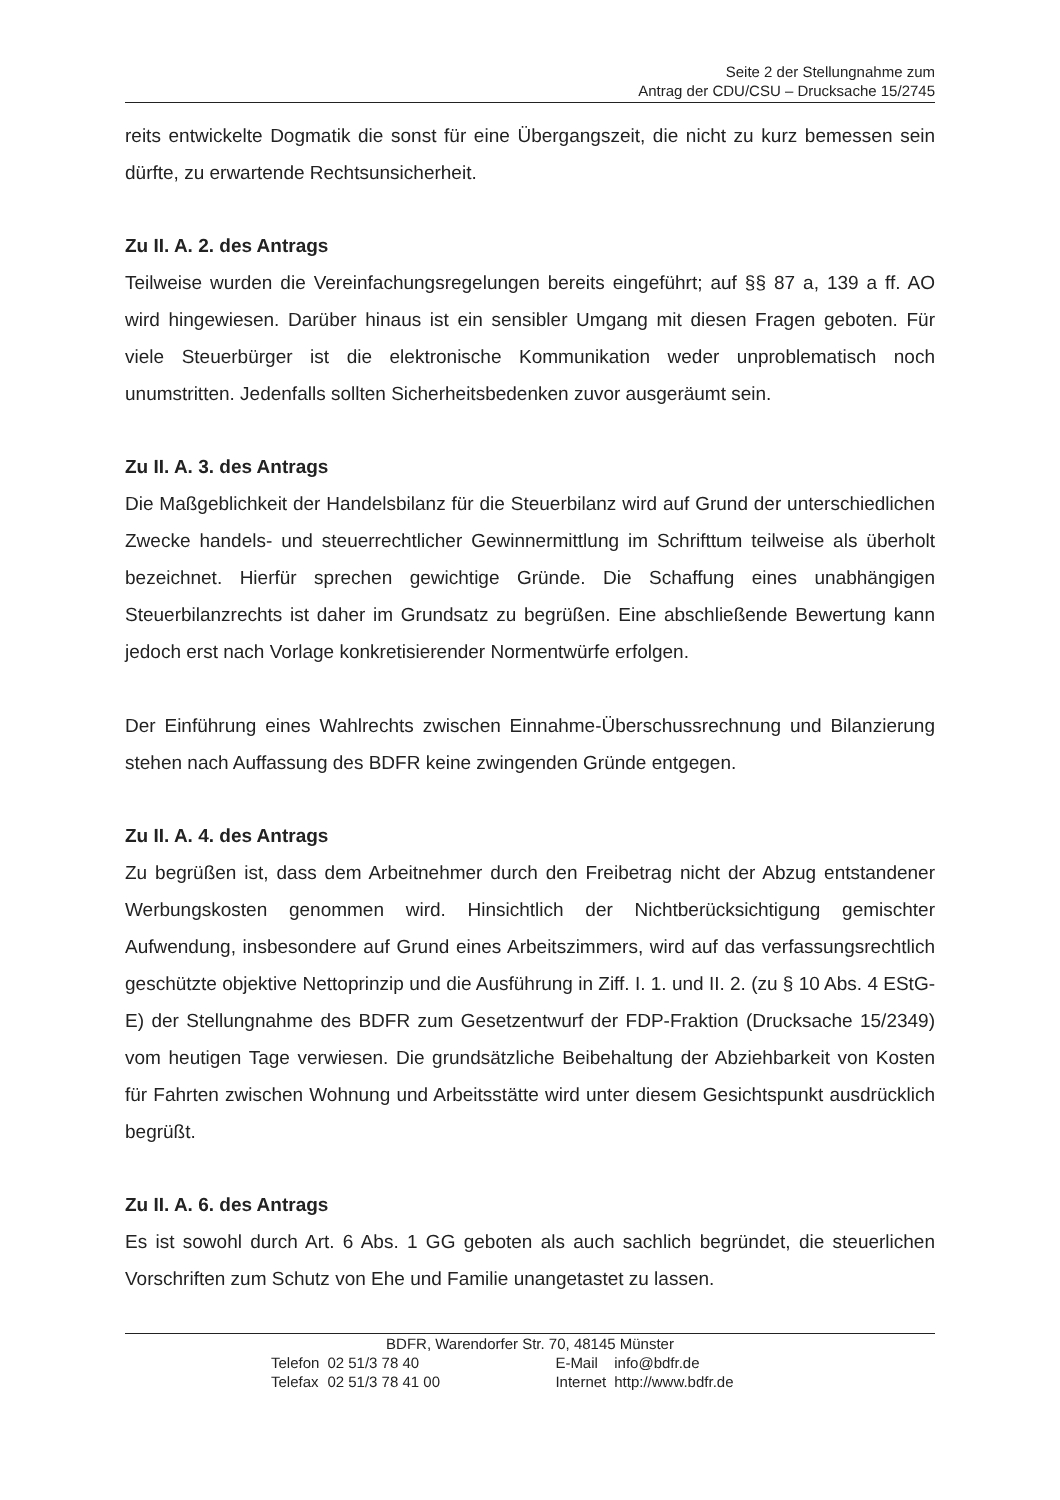Seite 2 der Stellungnahme zum
Antrag der CDU/CSU – Drucksache 15/2745
reits entwickelte Dogmatik die sonst für eine Übergangszeit, die nicht zu kurz bemessen sein dürfte, zu erwartende Rechtsunsicherheit.
Zu II. A. 2. des Antrags
Teilweise wurden die Vereinfachungsregelungen bereits eingeführt; auf §§ 87 a, 139 a ff. AO wird hingewiesen. Darüber hinaus ist ein sensibler Umgang mit diesen Fragen geboten. Für viele Steuerbürger ist die elektronische Kommunikation weder unproblematisch noch unumstritten. Jedenfalls sollten Sicherheitsbedenken zuvor ausgeräumt sein.
Zu II. A. 3. des Antrags
Die Maßgeblichkeit der Handelsbilanz für die Steuerbilanz wird auf Grund der unterschiedlichen Zwecke handels- und steuerrechtlicher Gewinnermittlung im Schrifttum teilweise als überholt bezeichnet. Hierfür sprechen gewichtige Gründe. Die Schaffung eines unabhängigen Steuerbilanzrechts ist daher im Grundsatz zu begrüßen. Eine abschließende Bewertung kann jedoch erst nach Vorlage konkretisierender Normentwürfe erfolgen.
Der Einführung eines Wahlrechts zwischen Einnahme-Überschussrechnung und Bilanzierung stehen nach Auffassung des BDFR keine zwingenden Gründe entgegen.
Zu II. A. 4. des Antrags
Zu begrüßen ist, dass dem Arbeitnehmer durch den Freibetrag nicht der Abzug entstandener Werbungskosten genommen wird. Hinsichtlich der Nichtberücksichtigung gemischter Aufwendung, insbesondere auf Grund eines Arbeitszimmers, wird auf das verfassungsrechtlich geschützte objektive Nettoprinzip und die Ausführung in Ziff. I. 1. und II. 2. (zu § 10 Abs. 4 EStG-E) der Stellungnahme des BDFR zum Gesetzentwurf der FDP-Fraktion (Drucksache 15/2349) vom heutigen Tage verwiesen. Die grundsätzliche Beibehaltung der Abziehbarkeit von Kosten für Fahrten zwischen Wohnung und Arbeitsstätte wird unter diesem Gesichtspunkt ausdrücklich begrüßt.
Zu II. A. 6. des Antrags
Es ist sowohl durch Art. 6 Abs. 1 GG geboten als auch sachlich begründet, die steuerlichen Vorschriften zum Schutz von Ehe und Familie unangetastet zu lassen.
BDFR, Warendorfer Str. 70, 48145 Münster
| Telefon | 02 51/3 78 40 | E-Mail | info@bdfr.de |
| Telefax | 02 51/3 78 41 00 | Internet | http://www.bdfr.de |